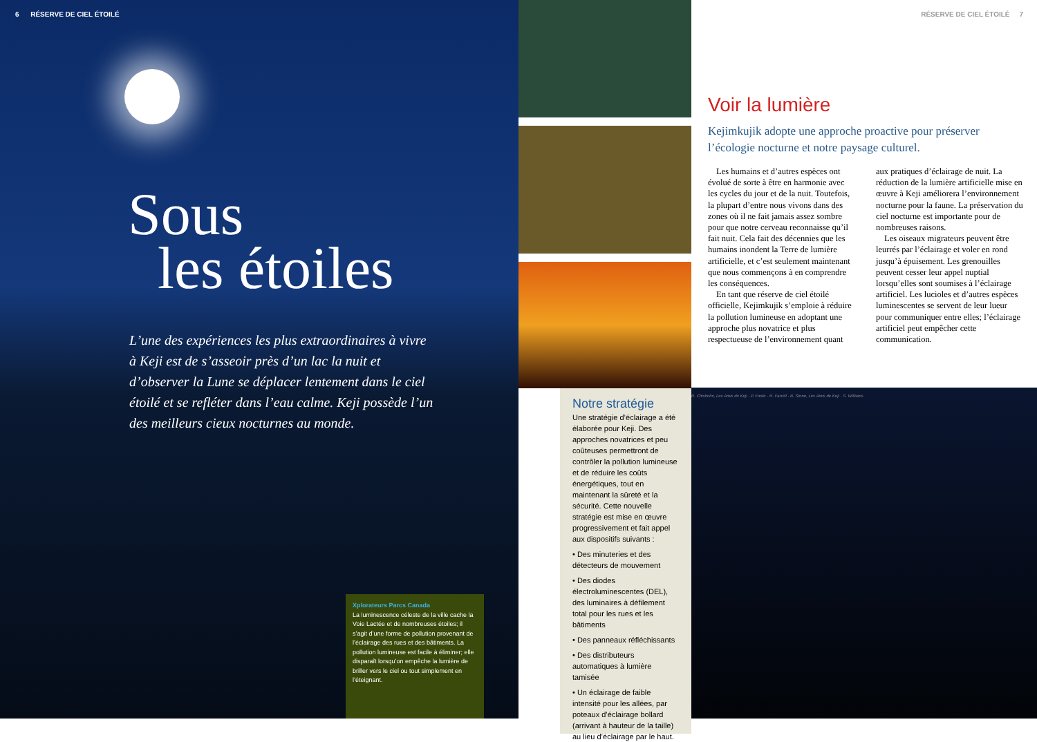6 RÉSERVE DE CIEL ÉTOILÉ
Sous
les étoiles
L’une des expériences les plus extraordinaires à vivre à Keji est de s’asseoir près d’un lac la nuit et d’observer la Lune se déplacer lentement dans le ciel étoilé et se refléter dans l’eau calme. Keji possède l’un des meilleurs cieux nocturnes au monde.
Xplorateurs Parcs Canada
La luminescence céleste de la ville cache la Voie Lactée et de nombreuses étoiles; il s’agit d’une forme de pollution provenant de l’éclairage des rues et des bâtiments. La pollution lumineuse est facile à éliminer; elle disparaît lorsqu’on empêche la lumière de briller vers le ciel ou tout simplement en l’éteignant.
Notre stratégie
Une stratégie d’éclairage a été élaborée pour Keji. Des approches novatrices et peu coûteuses permettront de contrôler la pollution lumineuse et de réduire les coûts énergétiques, tout en maintenant la sûreté et la sécurité. Cette nouvelle stratégie est mise en œuvre progressivement et fait appel aux dispositifs suivants :
• Des minuteries et des détecteurs de mouvement
• Des diodes électroluminescentes (DEL), des luminaires à défilement total pour les rues et les bâtiments
• Des panneaux réfléchissants
• Des distributeurs automatiques à lumière tamisée
• Un éclairage de faible intensité pour les allées, par poteaux d’éclairage bollard (arrivant à hauteur de la taille) au lieu d’éclairage par le haut.
RÉSERVE DE CIEL ÉTOILÉ 7
Voir la lumière
Kejimkujik adopte une approche proactive pour préserver l’écologie nocturne et notre paysage culturel.
Les humains et d’autres espèces ont évolué de sorte à être en harmonie avec les cycles du jour et de la nuit. Toutefois, la plupart d’entre nous vivons dans des zones où il ne fait jamais assez sombre pour que notre cerveau reconnaisse qu’il fait nuit. Cela fait des décennies que les humains inondent la Terre de lumière artificielle, et c’est seulement maintenant que nous commençons à en comprendre les conséquences.
En tant que réserve de ciel étoilé officielle, Kejimkujik s’emploie à réduire la pollution lumineuse en adoptant une approche plus novatrice et plus respectueuse de l’environnement quant aux pratiques d’éclairage de nuit. La réduction de la lumière artificielle mise en œuvre à Keji améliorera l’environnement nocturne pour la faune. La préservation du ciel nocturne est importante pour de nombreuses raisons.
Les oiseaux migrateurs peuvent être leurrés par l’éclairage et voler en rond jusqu’à épuisement. Les grenouilles peuvent cesser leur appel nuptial lorsqu’elles sont soumises à l’éclairage artificiel. Les lucioles et d’autres espèces luminescentes se servent de leur lueur pour communiquer entre elles; l’éclairage artificiel peut empêcher cette communication.
R. Chisholm, Les Amis de Keji · P. Foote · R. Farrell · B. Stone, Les Amis de Keji · S. Williams